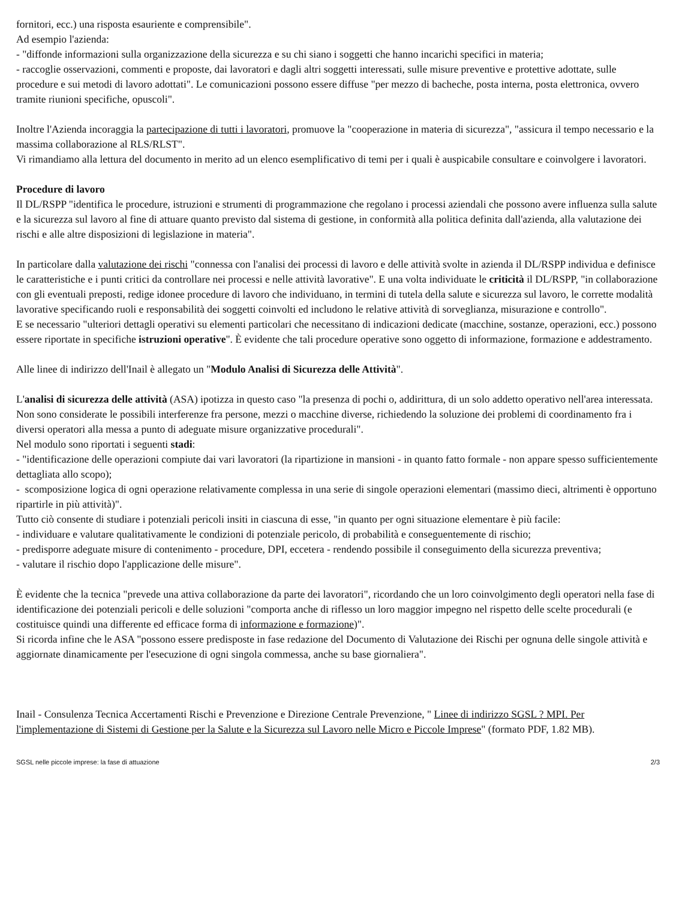fornitori, ecc.) una risposta esauriente e comprensibile".
Ad esempio l'azienda:
- "diffonde informazioni sulla organizzazione della sicurezza e su chi siano i soggetti che hanno incarichi specifici in materia;
- raccoglie osservazioni, commenti e proposte, dai lavoratori e dagli altri soggetti interessati, sulle misure preventive e protettive adottate, sulle procedure e sui metodi di lavoro adottati". Le comunicazioni possono essere diffuse "per mezzo di bacheche, posta interna, posta elettronica, ovvero tramite riunioni specifiche, opuscoli".
Inoltre l'Azienda incoraggia la partecipazione di tutti i lavoratori, promuove la "cooperazione in materia di sicurezza", "assicura il tempo necessario e la massima collaborazione al RLS/RLST".
Vi rimandiamo alla lettura del documento in merito ad un elenco esemplificativo di temi per i quali è auspicabile consultare e coinvolgere i lavoratori.
Procedure di lavoro
Il DL/RSPP "identifica le procedure, istruzioni e strumenti di programmazione che regolano i processi aziendali che possono avere influenza sulla salute e la sicurezza sul lavoro al fine di attuare quanto previsto dal sistema di gestione, in conformità alla politica definita dall'azienda, alla valutazione dei rischi e alle altre disposizioni di legislazione in materia".
In particolare dalla valutazione dei rischi "connessa con l'analisi dei processi di lavoro e delle attività svolte in azienda il DL/RSPP individua e definisce le caratteristiche e i punti critici da controllare nei processi e nelle attività lavorative". E una volta individuate le criticità il DL/RSPP, "in collaborazione con gli eventuali preposti, redige idonee procedure di lavoro che individuano, in termini di tutela della salute e sicurezza sul lavoro, le corrette modalità lavorative specificando ruoli e responsabilità dei soggetti coinvolti ed includono le relative attività di sorveglianza, misurazione e controllo".
E se necessario "ulteriori dettagli operativi su elementi particolari che necessitano di indicazioni dedicate (macchine, sostanze, operazioni, ecc.) possono essere riportate in specifiche istruzioni operative". È evidente che tali procedure operative sono oggetto di informazione, formazione e addestramento.
Alle linee di indirizzo dell'Inail è allegato un "Modulo Analisi di Sicurezza delle Attività".
L'analisi di sicurezza delle attività (ASA) ipotizza in questo caso "la presenza di pochi o, addirittura, di un solo addetto operativo nell'area interessata. Non sono considerate le possibili interferenze fra persone, mezzi o macchine diverse, richiedendo la soluzione dei problemi di coordinamento fra i diversi operatori alla messa a punto di adeguate misure organizzative procedurali".
Nel modulo sono riportati i seguenti stadi:
- "identificazione delle operazioni compiute dai vari lavoratori (la ripartizione in mansioni - in quanto fatto formale - non appare spesso sufficientemente dettagliata allo scopo);
- scomposizione logica di ogni operazione relativamente complessa in una serie di singole operazioni elementari (massimo dieci, altrimenti è opportuno ripartirle in più attività)".
Tutto ciò consente di studiare i potenziali pericoli insiti in ciascuna di esse, "in quanto per ogni situazione elementare è più facile:
- individuare e valutare qualitativamente le condizioni di potenziale pericolo, di probabilità e conseguentemente di rischio;
- predisporre adeguate misure di contenimento - procedure, DPI, eccetera - rendendo possibile il conseguimento della sicurezza preventiva;
- valutare il rischio dopo l'applicazione delle misure".
È evidente che la tecnica "prevede una attiva collaborazione da parte dei lavoratori", ricordando che un loro coinvolgimento degli operatori nella fase di identificazione dei potenziali pericoli e delle soluzioni "comporta anche di riflesso un loro maggior impegno nel rispetto delle scelte procedurali (e costituisce quindi una differente ed efficace forma di informazione e formazione)".
Si ricorda infine che le ASA "possono essere predisposte in fase redazione del Documento di Valutazione dei Rischi per ognuna delle singole attività e aggiornate dinamicamente per l'esecuzione di ogni singola commessa, anche su base giornaliera".
Inail - Consulenza Tecnica Accertamenti Rischi e Prevenzione e Direzione Centrale Prevenzione, " Linee di indirizzo SGSL ? MPI. Per l'implementazione di Sistemi di Gestione per la Salute e la Sicurezza sul Lavoro nelle Micro e Piccole Imprese" (formato PDF, 1.82 MB).
SGSL nelle piccole imprese: la fase di attuazione 2/3